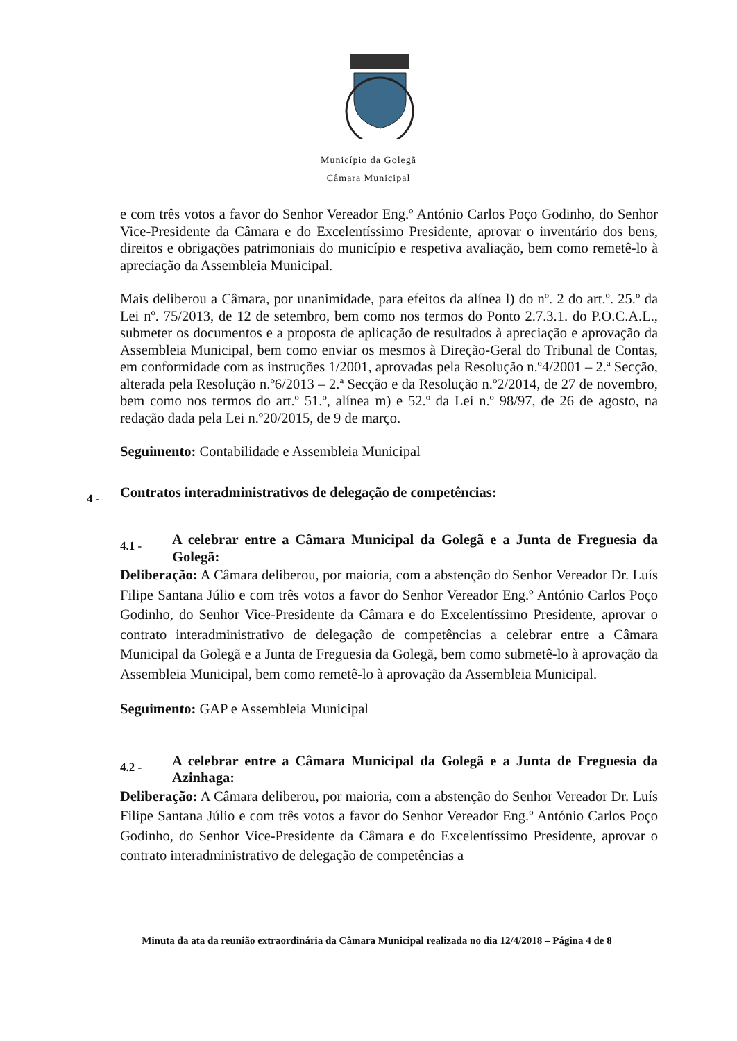Município da Golegã
Câmara Municipal
e com três votos a favor do Senhor Vereador Eng.º António Carlos Poço Godinho, do Senhor Vice-Presidente da Câmara e do Excelentíssimo Presidente, aprovar o inventário dos bens, direitos e obrigações patrimoniais do município e respetiva avaliação, bem como remetê-lo à apreciação da Assembleia Municipal.
Mais deliberou a Câmara, por unanimidade, para efeitos da alínea l) do nº. 2 do art.º. 25.º da Lei nº. 75/2013, de 12 de setembro, bem como nos termos do Ponto 2.7.3.1. do P.O.C.A.L., submeter os documentos e a proposta de aplicação de resultados à apreciação e aprovação da Assembleia Municipal, bem como enviar os mesmos à Direção-Geral do Tribunal de Contas, em conformidade com as instruções 1/2001, aprovadas pela Resolução n.º4/2001 – 2.ª Secção, alterada pela Resolução n.º6/2013 – 2.ª Secção e da Resolução n.º2/2014, de 27 de novembro, bem como nos termos do art.º 51.º, alínea m) e 52.º da Lei n.º 98/97, de 26 de agosto, na redação dada pela Lei n.º20/2015, de 9 de março.
Seguimento: Contabilidade e Assembleia Municipal
4 - Contratos interadministrativos de delegação de competências:
4.1 - A celebrar entre a Câmara Municipal da Golegã e a Junta de Freguesia da Golegã:
Deliberação: A Câmara deliberou, por maioria, com a abstenção do Senhor Vereador Dr. Luís Filipe Santana Júlio e com três votos a favor do Senhor Vereador Eng.º António Carlos Poço Godinho, do Senhor Vice-Presidente da Câmara e do Excelentíssimo Presidente, aprovar o contrato interadministrativo de delegação de competências a celebrar entre a Câmara Municipal da Golegã e a Junta de Freguesia da Golegã, bem como submetê-lo à aprovação da Assembleia Municipal, bem como remetê-lo à aprovação da Assembleia Municipal.
Seguimento: GAP e Assembleia Municipal
4.2 - A celebrar entre a Câmara Municipal da Golegã e a Junta de Freguesia da Azinhaga:
Deliberação: A Câmara deliberou, por maioria, com a abstenção do Senhor Vereador Dr. Luís Filipe Santana Júlio e com três votos a favor do Senhor Vereador Eng.º António Carlos Poço Godinho, do Senhor Vice-Presidente da Câmara e do Excelentíssimo Presidente, aprovar o contrato interadministrativo de delegação de competências a
Minuta da ata da reunião extraordinária da Câmara Municipal realizada no dia 12/4/2018 – Página 4 de 8